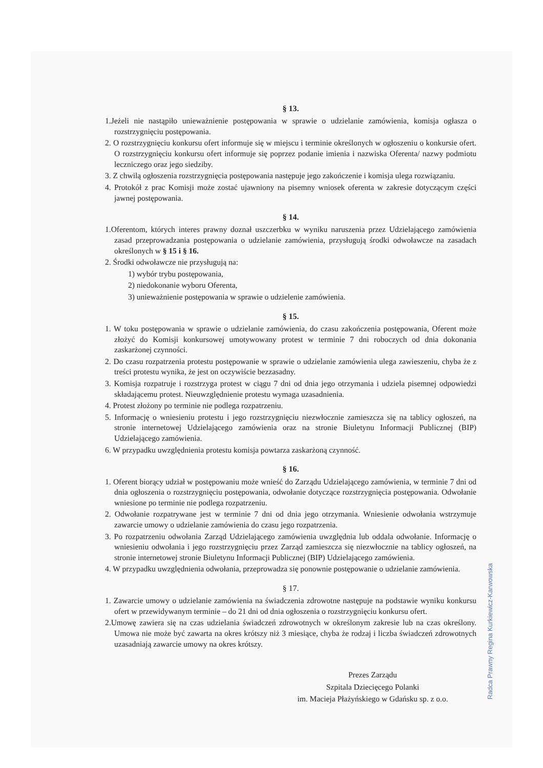§ 13.
1.Jeżeli nie nastąpiło unieważnienie postępowania w sprawie o udzielanie zamówienia, komisja ogłasza o rozstrzygnięciu postępowania.
2. O rozstrzygnięciu konkursu ofert informuje się w miejscu i terminie określonych w ogłoszeniu o konkursie ofert. O rozstrzygnięciu konkursu ofert informuje się poprzez podanie imienia i nazwiska Oferenta/ nazwy podmiotu leczniczego oraz jego siedziby.
3. Z chwilą ogłoszenia rozstrzygnięcia postępowania następuje jego zakończenie i komisja ulega rozwiązaniu.
4. Protokół z prac Komisji może zostać ujawniony na pisemny wniosek oferenta w zakresie dotyczącym części jawnej postępowania.
§ 14.
1.Oferentom, których interes prawny doznał uszczerbku w wyniku naruszenia przez Udzielającego zamówienia zasad przeprowadzania postępowania o udzielanie zamówienia, przysługują środki odwoławcze na zasadach określonych w § 15 i § 16.
2. Środki odwoławcze nie przysługują na:
1) wybór trybu postępowania,
2) niedokonanie wyboru Oferenta,
3) unieważnienie postępowania w sprawie o udzielenie zamówienia.
§ 15.
1. W toku postępowania w sprawie o udzielanie zamówienia, do czasu zakończenia postępowania, Oferent może złożyć do Komisji konkursowej umotywowany protest w terminie 7 dni roboczych od dnia dokonania zaskarżonej czynności.
2. Do czasu rozpatrzenia protestu postępowanie w sprawie o udzielanie zamówienia ulega zawieszeniu, chyba że z treści protestu wynika, że jest on oczywiście bezzasadny.
3. Komisja rozpatruje i rozstrzyga protest w ciągu 7 dni od dnia jego otrzymania i udziela pisemnej odpowiedzi składającemu protest. Nieuwzględnienie protestu wymaga uzasadnienia.
4. Protest złożony po terminie nie podlega rozpatrzeniu.
5. Informację o wniesieniu protestu i jego rozstrzygnięciu niezwłocznie zamieszcza się na tablicy ogłoszeń, na stronie internetowej Udzielającego zamówienia oraz na stronie Biuletynu Informacji Publicznej (BIP) Udzielającego zamówienia.
6. W przypadku uwzględnienia protestu komisja powtarza zaskarżoną czynność.
§ 16.
1. Oferent biorący udział w postępowaniu może wnieść do Zarządu Udzielającego zamówienia, w terminie 7 dni od dnia ogłoszenia o rozstrzygnięciu postępowania, odwołanie dotyczące rozstrzygnięcia postępowania. Odwołanie wniesione po terminie nie podlega rozpatrzeniu.
2. Odwołanie rozpatrywane jest w terminie 7 dni od dnia jego otrzymania. Wniesienie odwołania wstrzymuje zawarcie umowy o udzielanie zamówienia do czasu jego rozpatrzenia.
3. Po rozpatrzeniu odwołania Zarząd Udzielającego zamówienia uwzględnia lub oddala odwołanie. Informację o wniesieniu odwołania i jego rozstrzygnięciu przez Zarząd zamieszcza się niezwłocznie na tablicy ogłoszeń, na stronie internetowej stronie Biuletynu Informacji Publicznej (BIP) Udzielającego zamówienia.
4. W przypadku uwzględnienia odwołania, przeprowadza się ponownie postępowanie o udzielanie zamówienia.
§ 17.
1. Zawarcie umowy o udzielanie zamówienia na świadczenia zdrowotne następuje na podstawie wyniku konkursu ofert w przewidywanym terminie – do 21 dni od dnia ogłoszenia o rozstrzygnięciu konkursu ofert.
2.Umowę zawiera się na czas udzielania świadczeń zdrowotnych w określonym zakresie lub na czas określony. Umowa nie może być zawarta na okres krótszy niż 3 miesiące, chyba że rodzaj i liczba świadczeń zdrowotnych uzasadniają zawarcie umowy na okres krótszy.
Prezes Zarządu
Szpitala Dziecięcego Polanki
im. Macieja Płażyńskiego w Gdańsku sp. z o.o.
Radca Prawny Regina Kurkiewicz-Karwowska